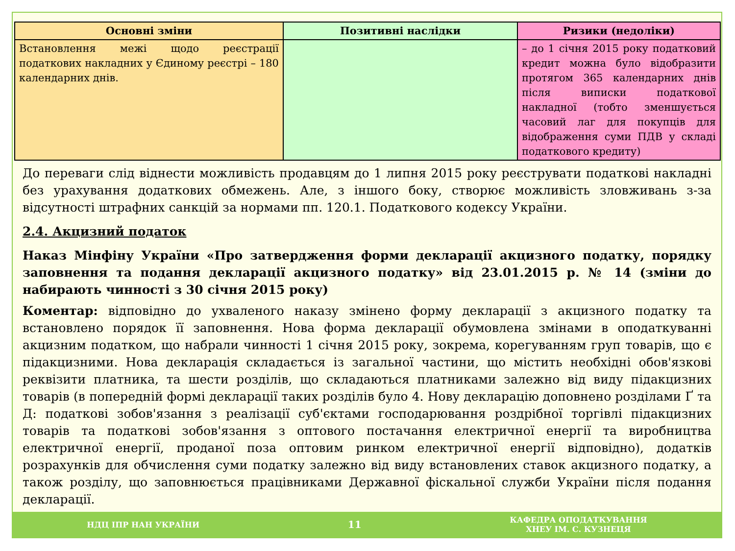| Основні зміни | Позитивні наслідки | Ризики (недоліки) |
| --- | --- | --- |
| Встановлення межі щодо реєстрації податкових накладних у Єдиному реєстрі – 180 календарних днів. | | – до 1 січня 2015 року податковий кредит можна було відобразити протягом 365 календарних днів після виписки податкової накладної (тобто зменшується часовий лаг для покупців для відображення суми ПДВ у складі податкового кредиту) |
До переваги слід віднести можливість продавцям до 1 липня 2015 року реєструвати податкові накладні без урахування додаткових обмежень. Але, з іншого боку, створює можливість зловживань з-за відсутності штрафних санкцій за нормами пп. 120.1. Податкового кодексу України.
2.4. Акцизний податок
Наказ Мінфіну України «Про затвердження форми декларації акцизного податку, порядку заповнення та подання декларації акцизного податку» від 23.01.2015 р. № 14 (зміни до набирають чинності з 30 січня 2015 року)
Коментар: відповідно до ухваленого наказу змінено форму декларації з акцизного податку та встановлено порядок її заповнення. Нова форма декларації обумовлена змінами в оподаткуванні акцизним податком, що набрали чинності 1 січня 2015 року, зокрема, корегуванням груп товарів, що є підакцизними. Нова декларація складається із загальної частини, що містить необхідні обов'язкові реквізити платника, та шести розділів, що складаються платниками залежно від виду підакцизних товарів (в попередній формі декларації таких розділів було 4. Нову декларацію доповнено розділами Ґ та Д: податкові зобов'язання з реалізації суб'єктами господарювання роздрібної торгівлі підакцизних товарів та податкові зобов'язання з оптового постачання електричної енергії та виробництва електричної енергії, проданої поза оптовим ринком електричної енергії відповідно), додатків розрахунків для обчислення суми податку залежно від виду встановлених ставок акцизного податку, а також розділу, що заповнюється працівниками Державної фіскальної служби України після подання декларації.
НДЦ ІПР НАН УКРАЇНИ 11 КАФЕДРА ОПОДАТКУВАННЯ
ХНЕУ ІМ. С. КУЗНЕЦЯ